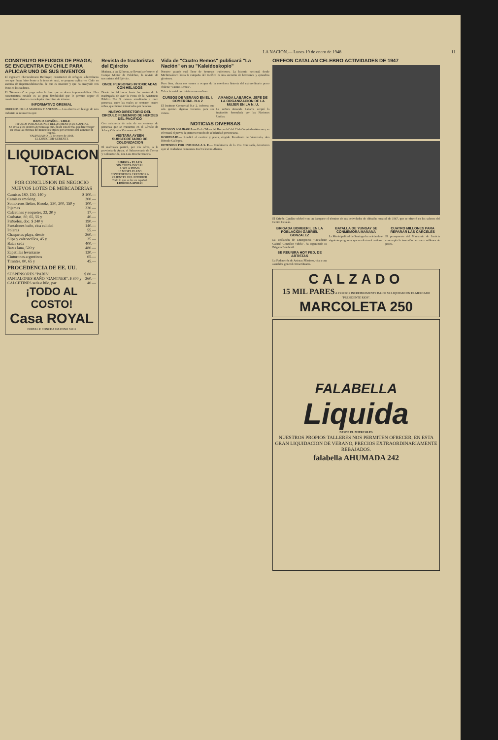LA NACION.— Lunes 19 de enero de 1948 11
CONSTRUYO REFUGIOS DE PRAGA; SE ENCUENTRA EN CHILE PARA APLICAR UNO DE SUS INVENTOS
El ingeniero checoeslovaco Herlinger, constructor de refugios subterráneos con que Praga hizo frente a la invasión nazi, se propone aplicar en Chile su sistema de impermeabilización, de que es inventor y que ha ensayado con éxito en los Sudeten.
El "Neumatect" se pega sobre la base que se desea impermeabilizar. Una característica notable es su gran flexibilidad que le permite seguir el movimiento sísmico en cualquier dirección sin trizarse.
INFORMATIVO GREMIAL
OBREROS DE LA MADERA Y ANEXOS.— Los obreros en huelga de esta industria se reunieron ayer.
BANCO ESPAÑOL - CHILE
TITULOS POR ACCIONES DEL AUMENTO DE CAPITAL
Se avisa a los señores Accionistas que, desde esta fecha, pueden recoger en todas las oficinas del Banco los títulos por acciones del aumento de capital.
VALPARAISO, 19 de enero de 1948.
EL DIRECTOR-GERENTE
LIQUIDACION TOTAL
POR CONCLUSION DE NEGOCIO
NUEVOS LOTES DE MERCADERIAS
Camisas 180, 150, 140 y $ 100.—
Camisas smoking 200.—
Sombreros fieltro, Brooks, 250, 200, 150 y 100.—
Pijamas 230.—
Calcetines y soquetes, 22, 20 y 17.—
Corbatas, 80, 65, 55 y 40.—
Pañuelos, doc. $ 240 y 190.—
Pantalones baño, rica calidad 140.—
Poleras 55.—
Chaquetas playa, desde 260.—
Slips y calzoncillos, 45 y 35.—
Batas seda 400.—
Batas lana, 520 y 480.—
Zapatillas levantarse 120.—
Cinturones argentinos 65.—
Tirantes, 80, 65 y 45.—
PROCEDENCIA DE EE. UU.
SUSPENSORES "PARIS" $ 80.—
PANTALONES BAÑO "GANTNER", $ 300 y 260.—
CALCETINES seda e hilo, par 40.—
¡TODO AL COSTO!
Casa ROYAL
PORTAL F. CONCHA 968 FONO 74911
Revista de tractoristas del Ejército
Mañana, a las 22 horas, se llevará a efecto en el Campo Militar de Peldehue, la revista de tractoristas del Ejército.
ONCE PERSONAS INTOXICADAS CON HELADOS
Desde las 24 horas hasta las cuatro de la madrugada de ayer la Posta de la Asistencia Pública N.o 3, estuvo atendiendo a once personas, entre las cuales se contaron cuatro niños, que fueron intoxicados por helados.
NUEVO DIRECTORIO DEL CIRCULO FEMENINO DE HEROES DEL PACIFICO
Con asistencia de más de un centenar de personas que se reunieron en el Círculo de Jefes y Oficiales Veteranos del 79.
VISITARA AYSEN SUBSECRETARIO DE COLONIZACION
El miércoles partirá, por vía aérea, a la provincia de Aysen, el Subsecretario de Tierras y Colonización, don Luis Brucher Encina.
LIBROS a PLAZO
SIN CUOTA INICIAL
A SOLA FIRMA
10 MESES PLAZO
CONCEDEMOS CREDITOS A CLIENTES DEL INTERIOR
Todo lo que se lee en español.
LIBRERIA APOLO
Vida de "Cuatro Remos" publicará "La Nación" en su "Kaleidoskopio"
Nuestro pasado está lleno de honrosas tradiciones. La historia nacional, desde Michimalonco hasta la campaña del Pacífico es una sucesión de heroísmos y episodios gloriosos.
Pues bien, ahora nos vamos a ocupar de la novelesca historia del extraordinario perro chileno "Cuatro Remos".
Tal es la serial que iniciaremos mañana.
CURSOS DE VERANO EN EL I. COMERCIAL N.o 2
El Instituto Comercial N.o 2, informa que aún quedan algunas vacantes para sus cursos.
AMANDA LABARCA, JEFE DE LA ORGANIZACION DE LA MUJER EN LA N. U.
La señora Amanda Labarca aceptó la invitación formulada por las Naciones Unidas.
NOTICIAS DIVERSAS
REUNION SOLIDARIA.— En la "Mesa del Recuerdo" del Club Coquimbo-Atacama, se efectuará el jueves la primera reunión de solidaridad provinciana.
HOMENAJE.— Rendirá al escritor y poeta, elegido Presidente de Venezuela, don Rómulo Gallegos.
DETENIDO POR INJURIAS A S. E.— Carabineros de la 13.a Comisaría, detuvieron ayer al ciudadano comunista José Celestino Abarca.
ORFEON CATALAN CELEBRO ACTIVIDADES DE 1947
El Orfeón Catalán celebró con un banquete el término de sus actividades de difusión musical de 1947, que se ofreció en los salones del Centro Catalán.
BRIGADA BOMBERIL EN LA POBLACION GABRIEL GONZALEZ
La Población de Emergencia "Presidente Gabriel González Videla", ha organizado su Brigada Bomberil.
SE REUNIRA HOY FED. DE ARTISTAS
La Federación de Artistas Plásticos, cita a una asamblea general extraordinaria.
BATALLA DE YUNGAY SE CONMEMORA MAÑANA
La Municipalidad de Santiago ha celebrado el siguiente programa, que se efectuará mañana.
CUATRO MILLONES PARA REPARAR LAS CARCELES
El presupuesto del Ministerio de Justicia contempla la inversión de cuatro millones de pesos.
CALZADO
15 MIL PARES A PRECIOS INCREIBLEMENTE BAJOS SE LIQUIDAN EN EL MERCADO "PRESIDENTE RIOS".
MARCOLETA 250
FALABELLA
Liquida
DESDE EL MIERCOLES
NUESTROS PROPIOS TALLERES NOS PERMITEN OFRECER, EN ESTA GRAN LIQUIDACION DE VERANO, PRECIOS EXTRAORDINARIAMENTE REBAJADOS.
falabella AHUMADA 242